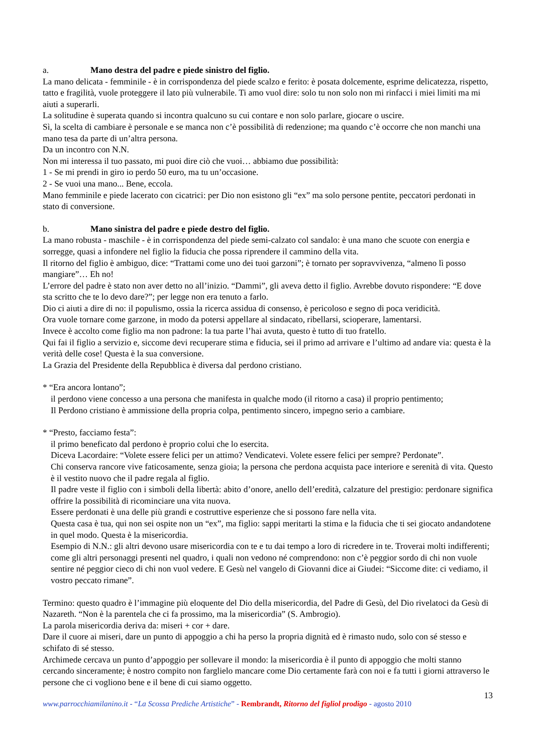a. Mano destra del padre e piede sinistro del figlio.
La mano delicata - femminile - è in corrispondenza del piede scalzo e ferito: è posata dolcemente, esprime delicatezza, rispetto, tatto e fragilità, vuole proteggere il lato più vulnerabile. Ti amo vuol dire: solo tu non solo non mi rinfacci i miei limiti ma mi aiuti a superarli.
La solitudine è superata quando si incontra qualcuno su cui contare e non solo parlare, giocare o uscire.
Sì, la scelta di cambiare è personale e se manca non c’è possibilità di redenzione; ma quando c’è occorre che non manchi una mano tesa da parte di un’altra persona.
Da un incontro con N.N.
Non mi interessa il tuo passato, mi puoi dire ciò che vuoi… abbiamo due possibilità:
1 - Se mi prendi in giro io perdo 50 euro, ma tu un’occasione.
2 - Se vuoi una mano... Bene, eccola.
Mano femminile e piede lacerato con cicatrici: per Dio non esistono gli “ex” ma solo persone pentite, peccatori perdonati in stato di conversione.
b. Mano sinistra del padre e piede destro del figlio.
La mano robusta - maschile - è in corrispondenza del piede semi-calzato col sandalo: è una mano che scuote con energia e sorregge, quasi a infondere nel figlio la fiducia che possa riprendere il cammino della vita.
Il ritorno del figlio è ambiguo, dice: “Trattami come uno dei tuoi garzoni”; è tornato per sopravvivenza, “almeno lì posso mangiare”… Eh no!
L’errore del padre è stato non aver detto no all’inizio. “Dammi”, gli aveva detto il figlio. Avrebbe dovuto rispondere: “E dove sta scritto che te lo devo dare?”; per legge non era tenuto a farlo.
Dio ci aiuti a dire di no: il populismo, ossia la ricerca assidua di consenso, è pericoloso e segno di poca veridicità.
Ora vuole tornare come garzone, in modo da potersi appellare al sindacato, ribellarsi, scioperare, lamentarsi.
Invece è accolto come figlio ma non padrone: la tua parte l’hai avuta, questo è tutto di tuo fratello.
Qui fai il figlio a servizio e, siccome devi recuperare stima e fiducia, sei il primo ad arrivare e l’ultimo ad andare via: questa è la verità delle cose! Questa è la sua conversione.
La Grazia del Presidente della Repubblica è diversa dal perdono cristiano.
* “Era ancora lontano”;
il perdono viene concesso a una persona che manifesta in qualche modo (il ritorno a casa) il proprio pentimento;
Il Perdono cristiano è ammissione della propria colpa, pentimento sincero, impegno serio a cambiare.
* “Presto, facciamo festa”:
il primo beneficato dal perdono è proprio colui che lo esercita.
Diceva Lacordaire: “Volete essere felici per un attimo? Vendicatevi. Volete essere felici per sempre? Perdonate”.
Chi conserva rancore vive faticosamente, senza gioia; la persona che perdona acquista pace interiore e serenità di vita. Questo è il vestito nuovo che il padre regala al figlio.
Il padre veste il figlio con i simboli della libertà: abito d’onore, anello dell’eredità, calzature del prestigio: perdonare significa offrire la possibilità di ricominciare una vita nuova.
Essere perdonati è una delle più grandi e costruttive esperienze che si possono fare nella vita.
Questa casa è tua, qui non sei ospite non un “ex”, ma figlio: sappi meritarti la stima e la fiducia che ti sei giocato andandotene in quel modo. Questa è la misericordia.
Esempio di N.N.: gli altri devono usare misericordia con te e tu dai tempo a loro di ricredere in te. Troverai molti indifferenti; come gli altri personaggi presenti nel quadro, i quali non vedono né comprendono: non c’è peggior sordo di chi non vuole sentire né peggior cieco di chi non vuol vedere. E Gesù nel vangelo di Giovanni dice ai Giudei: “Siccome dite: ci vediamo, il vostro peccato rimane”.
Termino: questo quadro è l’immagine più eloquente del Dio della misericordia, del Padre di Gesù, del Dio rivelatoci da Gesù di Nazareth. “Non è la parentela che ci fa prossimo, ma la misericordia” (S. Ambrogio).
La parola misericordia deriva da: miseri + cor + dare.
Dare il cuore ai miseri, dare un punto di appoggio a chi ha perso la propria dignità ed è rimasto nudo, solo con sé stesso e schifato di sé stesso.
Archimede cercava un punto d’appoggio per sollevare il mondo: la misericordia è il punto di appoggio che molti stanno cercando sinceramente; è nostro compito non farglielo mancare come Dio certamente farà con noi e fa tutti i giorni attraverso le persone che ci vogliono bene e il bene di cui siamo oggetto.
13
www.parrocchiamilanino.it - “La Scossa Prediche Artistiche” - Rembrandt, Ritorno del figliol prodigo - agosto 2010